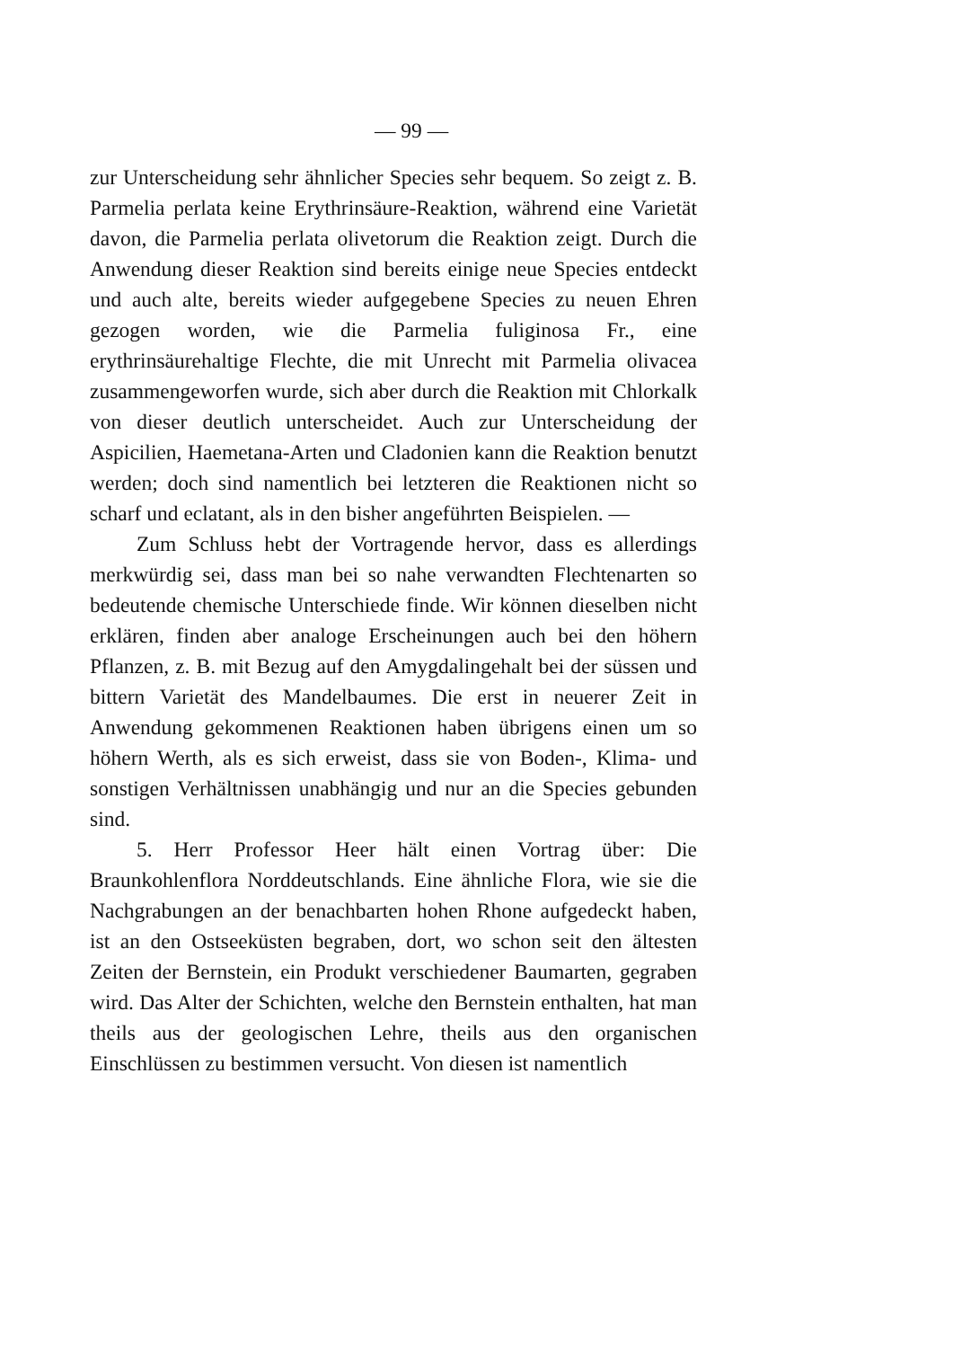— 99 —
zur Unterscheidung sehr ähnlicher Species sehr bequem. So zeigt z. B. Parmelia perlata keine Erythrinsäure-Reaktion, während eine Varietät davon, die Parmelia perlata olivetorum die Reaktion zeigt. Durch die Anwendung dieser Reaktion sind bereits einige neue Species entdeckt und auch alte, bereits wieder aufgegebene Species zu neuen Ehren gezogen worden, wie die Parmelia fuliginosa Fr., eine erythrinsäurehaltige Flechte, die mit Unrecht mit Parmelia olivacea zusammengeworfen wurde, sich aber durch die Reaktion mit Chlorkalk von dieser deutlich unterscheidet. Auch zur Unterscheidung der Aspicilien, Haemetana-Arten und Cladonien kann die Reaktion benutzt werden; doch sind namentlich bei letzteren die Reaktionen nicht so scharf und eclatant, als in den bisher angeführten Beispielen. —
Zum Schluss hebt der Vortragende hervor, dass es allerdings merkwürdig sei, dass man bei so nahe verwandten Flechtenarten so bedeutende chemische Unterschiede finde. Wir können dieselben nicht erklären, finden aber analoge Erscheinungen auch bei den höhern Pflanzen, z. B. mit Bezug auf den Amygdalingehalt bei der süssen und bittern Varietät des Mandelbaumes. Die erst in neuerer Zeit in Anwendung gekommenen Reaktionen haben übrigens einen um so höhern Werth, als es sich erweist, dass sie von Boden-, Klima- und sonstigen Verhältnissen unabhängig und nur an die Species gebunden sind.
5. Herr Professor Heer hält einen Vortrag über: Die Braunkohlenflora Norddeutschlands. Eine ähnliche Flora, wie sie die Nachgrabungen an der benachbarten hohen Rhone aufgedeckt haben, ist an den Ostseeküsten begraben, dort, wo schon seit den ältesten Zeiten der Bernstein, ein Produkt verschiedener Baumarten, gegraben wird. Das Alter der Schichten, welche den Bernstein enthalten, hat man theils aus der geologischen Lehre, theils aus den organischen Einschlüssen zu bestimmen versucht. Von diesen ist namentlich